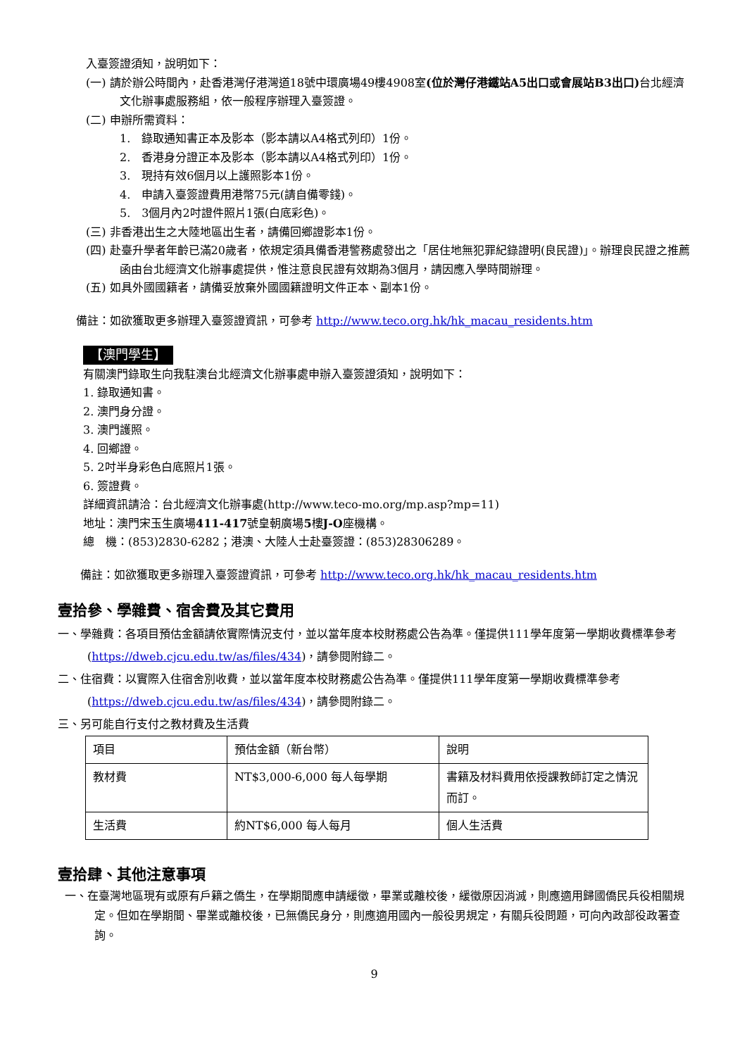入臺簽證須知，說明如下：
(一) 請於辦公時間內，赴香港灣仔港灣道18號中環廣場49樓4908室(位於灣仔港鐵站A5出口或會展站B3出口) 台北經濟文化辦事處服務組，依一般程序辦理入臺簽證。
(二) 申辦所需資料：
1.　錄取通知書正本及影本（影本請以A4格式列印）1份。
2.　香港身分證正本及影本（影本請以A4格式列印）1份。
3.　現持有效6個月以上護照影本1份。
4.　申請入臺簽證費用港幣75元(請自備零錢)。
5.　3個月內2吋證件照片1張(白底彩色)。
(三) 非香港出生之大陸地區出生者，請備回鄉證影本1份。
(四) 赴臺升學者年齡已滿20歲者，依規定須具備香港警務處發出之「居住地無犯罪紀錄證明(良民證)」。辦理良民證之推薦函由台北經濟文化辦事處提供，惟注意良民證有效期為3個月，請因應入學時間辦理。
(五) 如具外國國籍者，請備妥放棄外國國籍證明文件正本、副本1份。
備註：如欲獲取更多辦理入臺簽證資訊，可參考 http://www.teco.org.hk/hk_macau_residents.htm
【澳門學生】
有關澳門錄取生向我駐澳台北經濟文化辦事處申辦入臺簽證須知，說明如下：
1. 錄取通知書。
2. 澳門身分證。
3. 澳門護照。
4. 回鄉證。
5. 2吋半身彩色白底照片1張。
6. 簽證費。
詳細資訊請洽：台北經濟文化辦事處(http://www.teco-mo.org/mp.asp?mp=11)
地址：澳門宋玉生廣場411-417號皇朝廣場5樓J-O座機構。
總　機：(853)2830-6282；港澳、大陸人士赴臺簽證：(853)28306289。
備註：如欲獲取更多辦理入臺簽證資訊，可參考 http://www.teco.org.hk/hk_macau_residents.htm
壹拾參、學雜費、宿舍費及其它費用
一、學雜費：各項目預估金額請依實際情況支付，並以當年度本校財務處公告為準。僅提供111學年度第一學期收費標準參考(https://dweb.cjcu.edu.tw/as/files/434)，請參閱附錄二。
二、住宿費：以實際入住宿舍別收費，並以當年度本校財務處公告為準。僅提供111學年度第一學期收費標準參考(https://dweb.cjcu.edu.tw/as/files/434)，請參閱附錄二。
三、另可能自行支付之教材費及生活費
| 項目 | 預估金額（新台幣） | 說明 |
| 教材費 | NT$3,000-6,000 每人每學期 | 書籍及材料費用依授課教師訂定之情況而訂。 |
| 生活費 | 約NT$6,000 每人每月 | 個人生活費 |
壹拾肆、其他注意事項
一、在臺灣地區現有或原有戶籍之僑生，在學期間應申請緩徵，畢業或離校後，緩徵原因消滅，則應適用歸國僑民兵役相關規定。但如在學期間、畢業或離校後，已無僑民身分，則應適用國內一般役男規定，有關兵役問題，可向內政部役政署查詢。
9